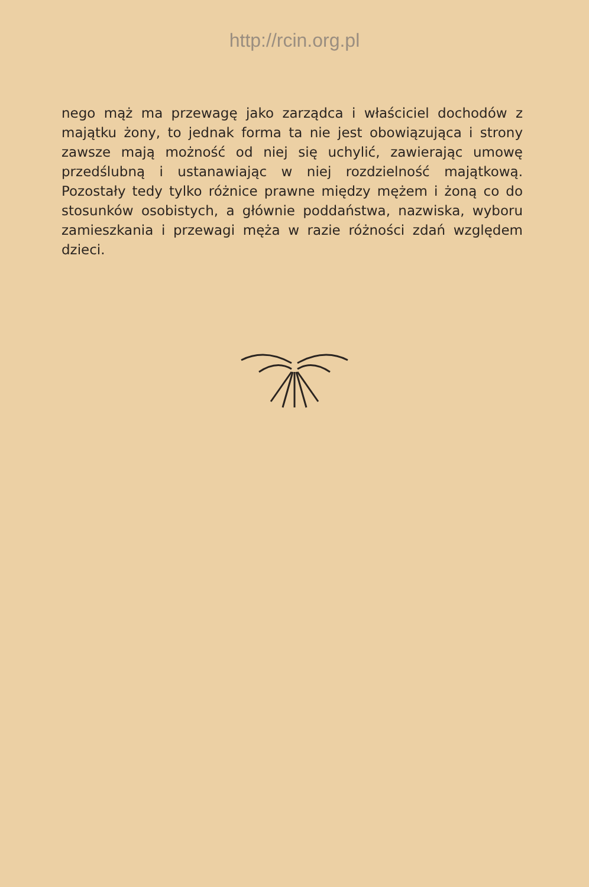http://rcin.org.pl
nego mąż ma przewagę jako zarządca i właściciel dochodów z majątku żony, to jednak forma ta nie jest obowiązująca i strony zawsze mają możność od niej się uchylić, zawierając umowę przedślubną i ustanawiając w niej rozdzielność majątkową. Pozostały tedy tylko różnice prawne między mężem i żoną co do stosunków osobistych, a głównie poddaństwa, nazwiska, wyboru zamieszkania i przewagi męża w razie różności zdań względem dzieci.